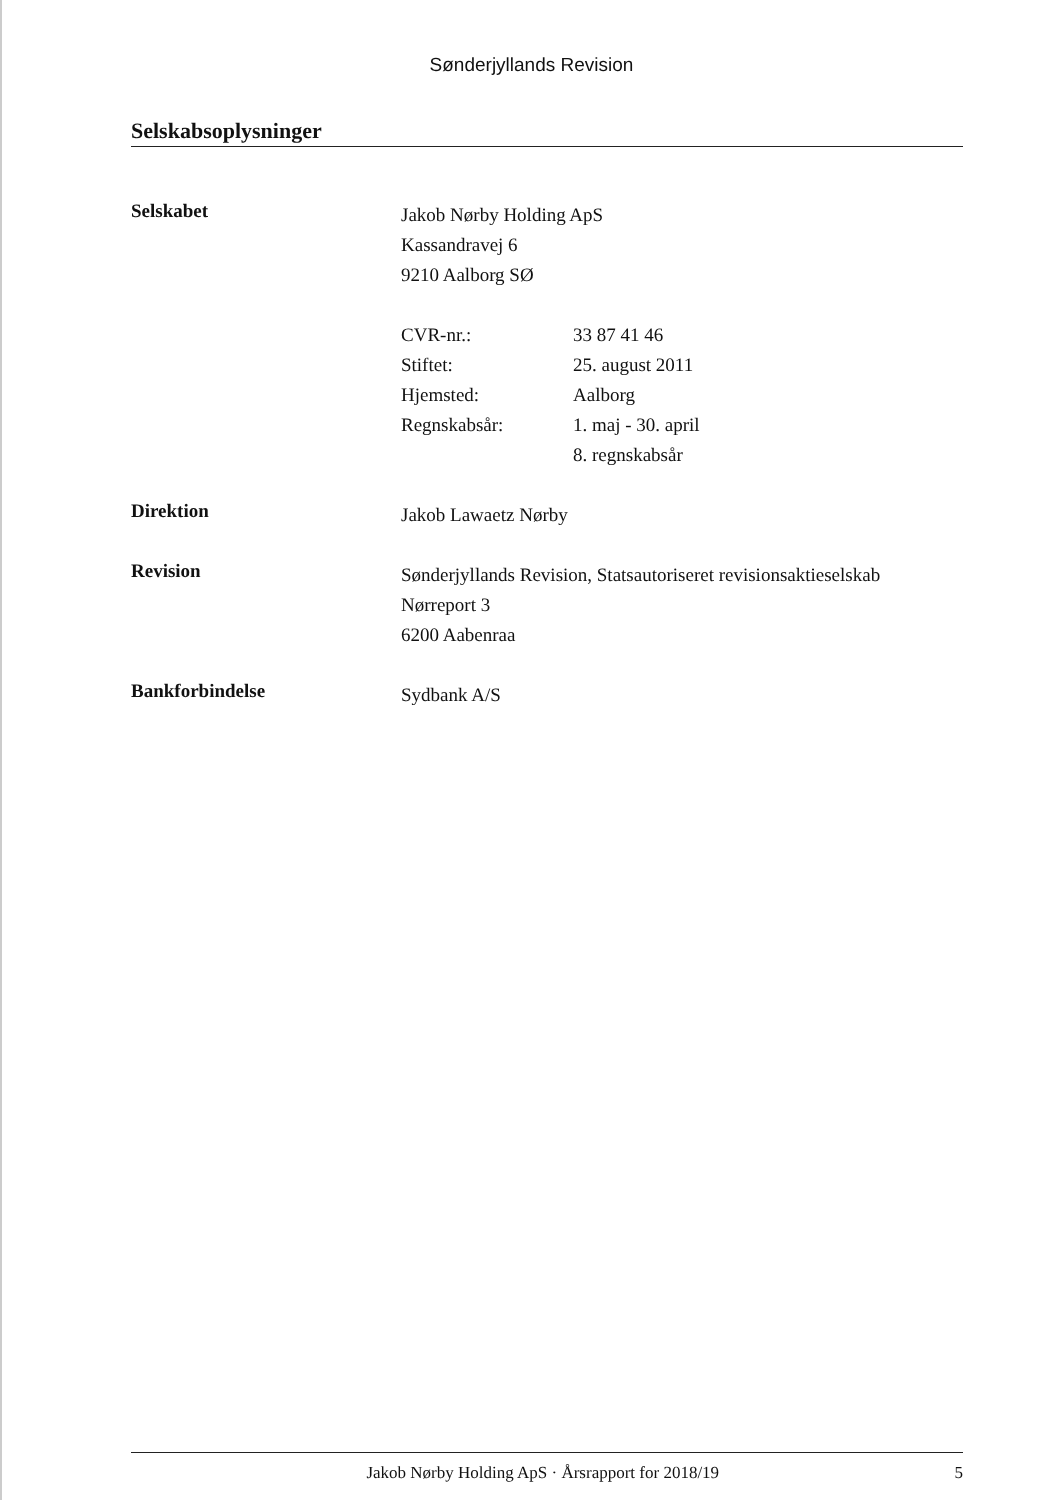Sønderjyllands Revision
Selskabsoplysninger
Selskabet
Jakob Nørby Holding ApS
Kassandravej 6
9210 Aalborg SØ
CVR-nr.: 33 87 41 46
Stiftet: 25. august 2011
Hjemsted: Aalborg
Regnskabsår: 1. maj - 30. april
8. regnskabsår
Direktion
Jakob Lawaetz Nørby
Revision
Sønderjyllands Revision, Statsautoriseret revisionsaktieselskab
Nørreport 3
6200 Aabenraa
Bankforbindelse
Sydbank A/S
Jakob Nørby Holding ApS · Årsrapport for 2018/19 5